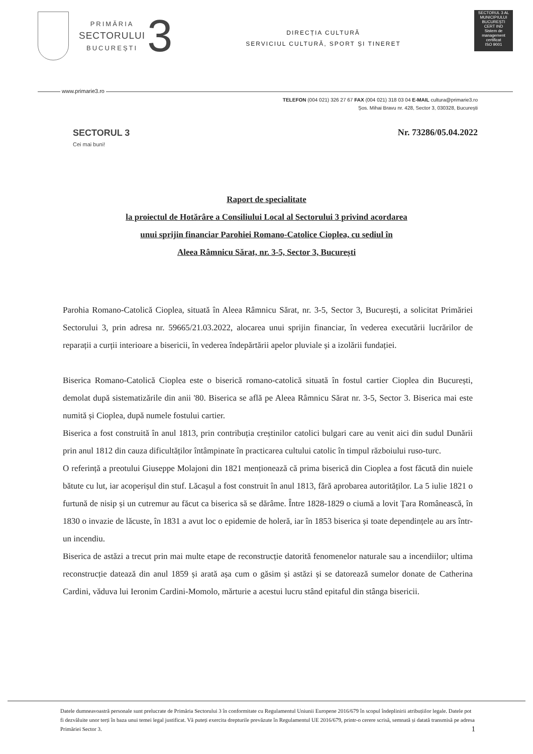PRIMĂRIA
SECTORULUI
BUCUREȘTI
3
DIRECȚIA CULTURĂ
SERVICIUL CULTURĂ, SPORT ȘI TINERET
SECTORUL 3 AL MUNICIPIULUI BUCUREȘTI
CERT IND
Sistem de management certificat
ISO 9001
www.primarie3.ro
TELEFON (004 021) 326 27 67 FAX (004 021) 318 03 04 E-MAIL cultura@primarie3.ro
Șos. Mihai Bravu nr. 428, Sector 3, 030328, București
Nr. 73286/05.04.2022
SECTORUL 3
Cei mai buni!
Raport de specialitate
la proiectul de Hotărâre a Consiliului Local al Sectorului 3 privind acordarea
unui sprijin financiar Parohiei Romano-Catolice Cioplea, cu sediul în
Aleea Râmnicu Sărat, nr. 3-5, Sector 3, București
Parohia Romano-Catolică Cioplea, situată în Aleea Râmnicu Sărat, nr. 3-5, Sector 3, București, a solicitat Primăriei Sectorului 3, prin adresa nr. 59665/21.03.2022, alocarea unui sprijin financiar, în vederea executării lucrărilor de reparații a curții interioare a bisericii, în vederea îndepărtării apelor pluviale și a izolării fundației.
Biserica Romano-Catolică Cioplea este o biserică romano-catolică situată în fostul cartier Cioplea din București, demolat după sistematizările din anii '80. Biserica se află pe Aleea Râmnicu Sărat nr. 3-5, Sector 3. Biserica mai este numită și Cioplea, după numele fostului cartier.
Biserica a fost construită în anul 1813, prin contribuția creștinilor catolici bulgari care au venit aici din sudul Dunării prin anul 1812 din cauza dificultăților întâmpinate în practicarea cultului catolic în timpul războiului ruso-turc.
O referință a preotului Giuseppe Molajoni din 1821 menționează că prima biserică din Cioplea a fost făcută din nuiele bătute cu lut, iar acoperișul din stuf. Lăcașul a fost construit în anul 1813, fără aprobarea autorităților. La 5 iulie 1821 o furtună de nisip și un cutremur au făcut ca biserica să se dărâme. Între 1828-1829 o ciumă a lovit Țara Românească, în 1830 o invazie de lăcuste, în 1831 a avut loc o epidemie de holeră, iar în 1853 biserica și toate dependințele au ars într-un incendiu.
Biserica de astăzi a trecut prin mai multe etape de reconstrucție datorită fenomenelor naturale sau a incendiilor; ultima reconstrucție datează din anul 1859 și arată așa cum o găsim și astăzi și se datorează sumelor donate de Catherina Cardini, văduva lui Ieronim Cardini-Momolo, mărturie a acestui lucru stând epitaful din stânga bisericii.
Datele dumneavoastră personale sunt prelucrate de Primăria Sectorului 3 în conformitate cu Regulamentul Uniunii Europene 2016/679 în scopul îndeplinirii atribuțiilor legale. Datele pot fi dezvăluite unor terți în baza unui temei legal justificat. Vă puteți exercita drepturile prevăzute în Regulamentul UE 2016/679, printr-o cerere scrisă, semnată și datată transmisă pe adresa Primăriei Sector 3. 1